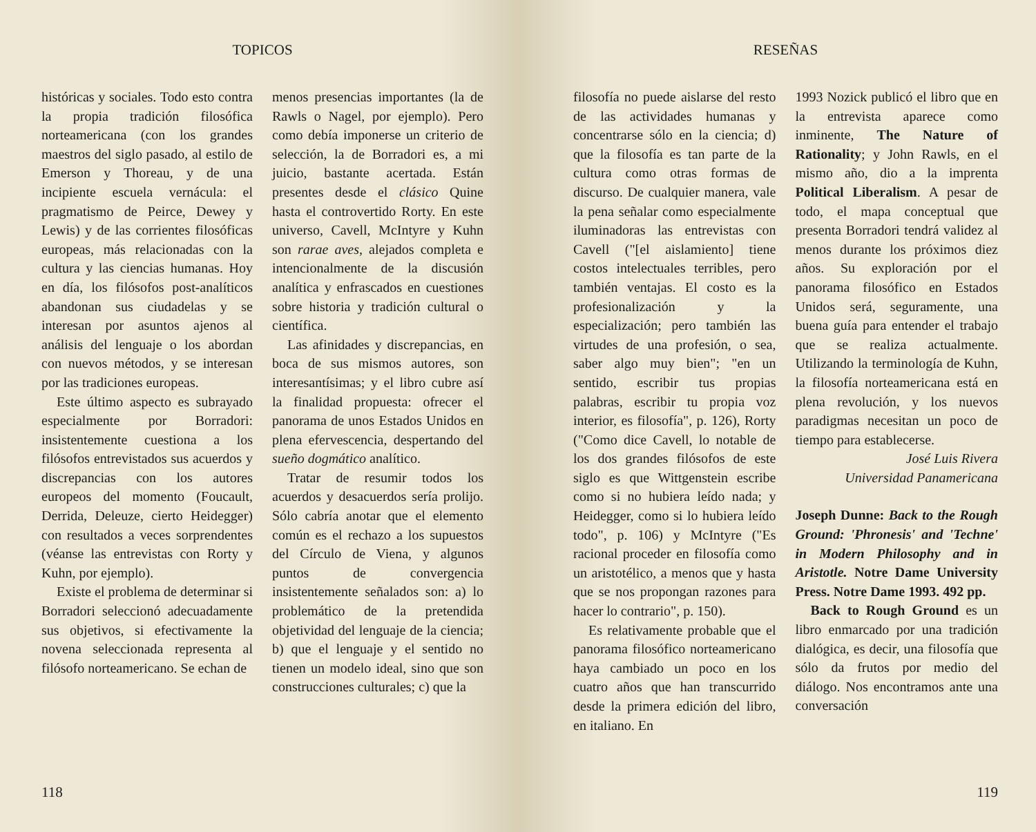TOPICOS
históricas y sociales. Todo esto contra la propia tradición filosófica norteamericana (con los grandes maestros del siglo pasado, al estilo de Emerson y Thoreau, y de una incipiente escuela vernácula: el pragmatismo de Peirce, Dewey y Lewis) y de las corrientes filosóficas europeas, más relacionadas con la cultura y las ciencias humanas. Hoy en día, los filósofos post-analíticos abandonan sus ciudadelas y se interesan por asuntos ajenos al análisis del lenguaje o los abordan con nuevos métodos, y se interesan por las tradiciones europeas.
Este último aspecto es subrayado especialmente por Borradori: insistentemente cuestiona a los filósofos entrevistados sus acuerdos y discrepancias con los autores europeos del momento (Foucault, Derrida, Deleuze, cierto Heidegger) con resultados a veces sorprendentes (véanse las entrevistas con Rorty y Kuhn, por ejemplo).
Existe el problema de determinar si Borradori seleccionó adecuadamente sus objetivos, si efectivamente la novena seleccionada representa al filósofo norteamericano. Se echan de
menos presencias importantes (la de Rawls o Nagel, por ejemplo). Pero como debía imponerse un criterio de selección, la de Borradori es, a mi juicio, bastante acertada. Están presentes desde el clásico Quine hasta el controvertido Rorty. En este universo, Cavell, McIntyre y Kuhn son rarae aves, alejados completa e intencionalmente de la discusión analítica y enfrascados en cuestiones sobre historia y tradición cultural o científica.
Las afinidades y discrepancias, en boca de sus mismos autores, son interesantísimas; y el libro cubre así la finalidad propuesta: ofrecer el panorama de unos Estados Unidos en plena efervescencia, despertando del sueño dogmático analítico.
Tratar de resumir todos los acuerdos y desacuerdos sería prolijo. Sólo cabría anotar que el elemento común es el rechazo a los supuestos del Círculo de Viena, y algunos puntos de convergencia insistentemente señalados son: a) lo problemático de la pretendida objetividad del lenguaje de la ciencia; b) que el lenguaje y el sentido no tienen un modelo ideal, sino que son construcciones culturales; c) que la
118
RESEÑAS
filosofía no puede aislarse del resto de las actividades humanas y concentrarse sólo en la ciencia; d) que la filosofía es tan parte de la cultura como otras formas de discurso. De cualquier manera, vale la pena señalar como especialmente iluminadoras las entrevistas con Cavell ("[el aislamiento] tiene costos intelectuales terribles, pero también ventajas. El costo es la profesionalización y la especialización; pero también las virtudes de una profesión, o sea, saber algo muy bien"; "en un sentido, escribir tus propias palabras, escribir tu propia voz interior, es filosofía", p. 126), Rorty ("Como dice Cavell, lo notable de los dos grandes filósofos de este siglo es que Wittgenstein escribe como si no hubiera leído nada; y Heidegger, como si lo hubiera leído todo", p. 106) y McIntyre ("Es racional proceder en filosofía como un aristotélico, a menos que y hasta que se nos propongan razones para hacer lo contrario", p. 150).
Es relativamente probable que el panorama filosófico norteamericano haya cambiado un poco en los cuatro años que han transcurrido desde la primera edición del libro, en italiano. En
1993 Nozick publicó el libro que en la entrevista aparece como inminente, The Nature of Rationality; y John Rawls, en el mismo año, dio a la imprenta Political Liberalism. A pesar de todo, el mapa conceptual que presenta Borradori tendrá validez al menos durante los próximos diez años. Su exploración por el panorama filosófico en Estados Unidos será, seguramente, una buena guía para entender el trabajo que se realiza actualmente. Utilizando la terminología de Kuhn, la filosofía norteamericana está en plena revolución, y los nuevos paradigmas necesitan un poco de tiempo para establecerse.
José Luis Rivera
Universidad Panamericana
Joseph Dunne: Back to the Rough Ground: 'Phronesis' and 'Techne' in Modern Philosophy and in Aristotle. Notre Dame University Press. Notre Dame 1993. 492 pp.
Back to Rough Ground es un libro enmarcado por una tradición dialógica, es decir, una filosofía que sólo da frutos por medio del diálogo. Nos encontramos ante una conversación
119